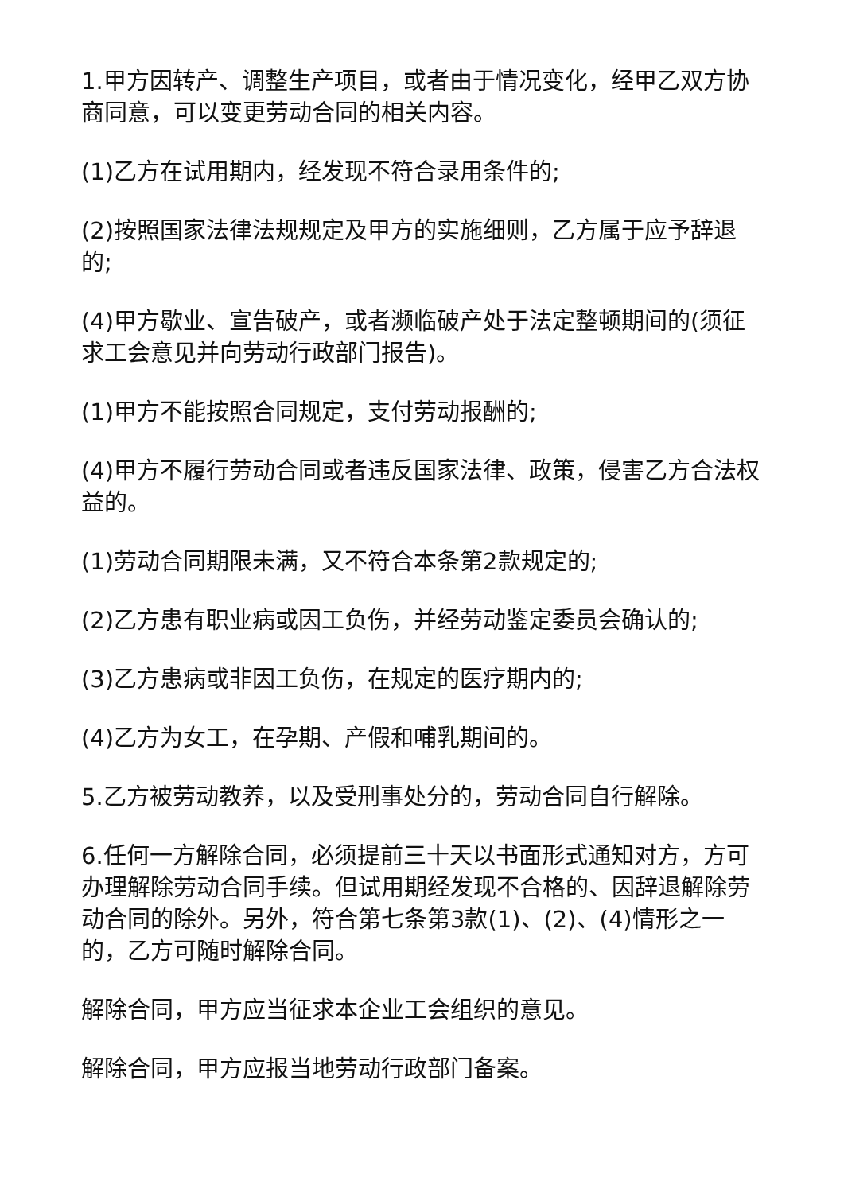1.甲方因转产、调整生产项目，或者由于情况变化，经甲乙双方协商同意，可以变更劳动合同的相关内容。
(1)乙方在试用期内，经发现不符合录用条件的;
(2)按照国家法律法规规定及甲方的实施细则，乙方属于应予辞退的;
(4)甲方歇业、宣告破产，或者濒临破产处于法定整顿期间的(须征求工会意见并向劳动行政部门报告)。
(1)甲方不能按照合同规定，支付劳动报酬的;
(4)甲方不履行劳动合同或者违反国家法律、政策，侵害乙方合法权益的。
(1)劳动合同期限未满，又不符合本条第2款规定的;
(2)乙方患有职业病或因工负伤，并经劳动鉴定委员会确认的;
(3)乙方患病或非因工负伤，在规定的医疗期内的;
(4)乙方为女工，在孕期、产假和哺乳期间的。
5.乙方被劳动教养，以及受刑事处分的，劳动合同自行解除。
6.任何一方解除合同，必须提前三十天以书面形式通知对方，方可办理解除劳动合同手续。但试用期经发现不合格的、因辞退解除劳动合同的除外。另外，符合第七条第3款(1)、(2)、(4)情形之一的，乙方可随时解除合同。
解除合同，甲方应当征求本企业工会组织的意见。
解除合同，甲方应报当地劳动行政部门备案。